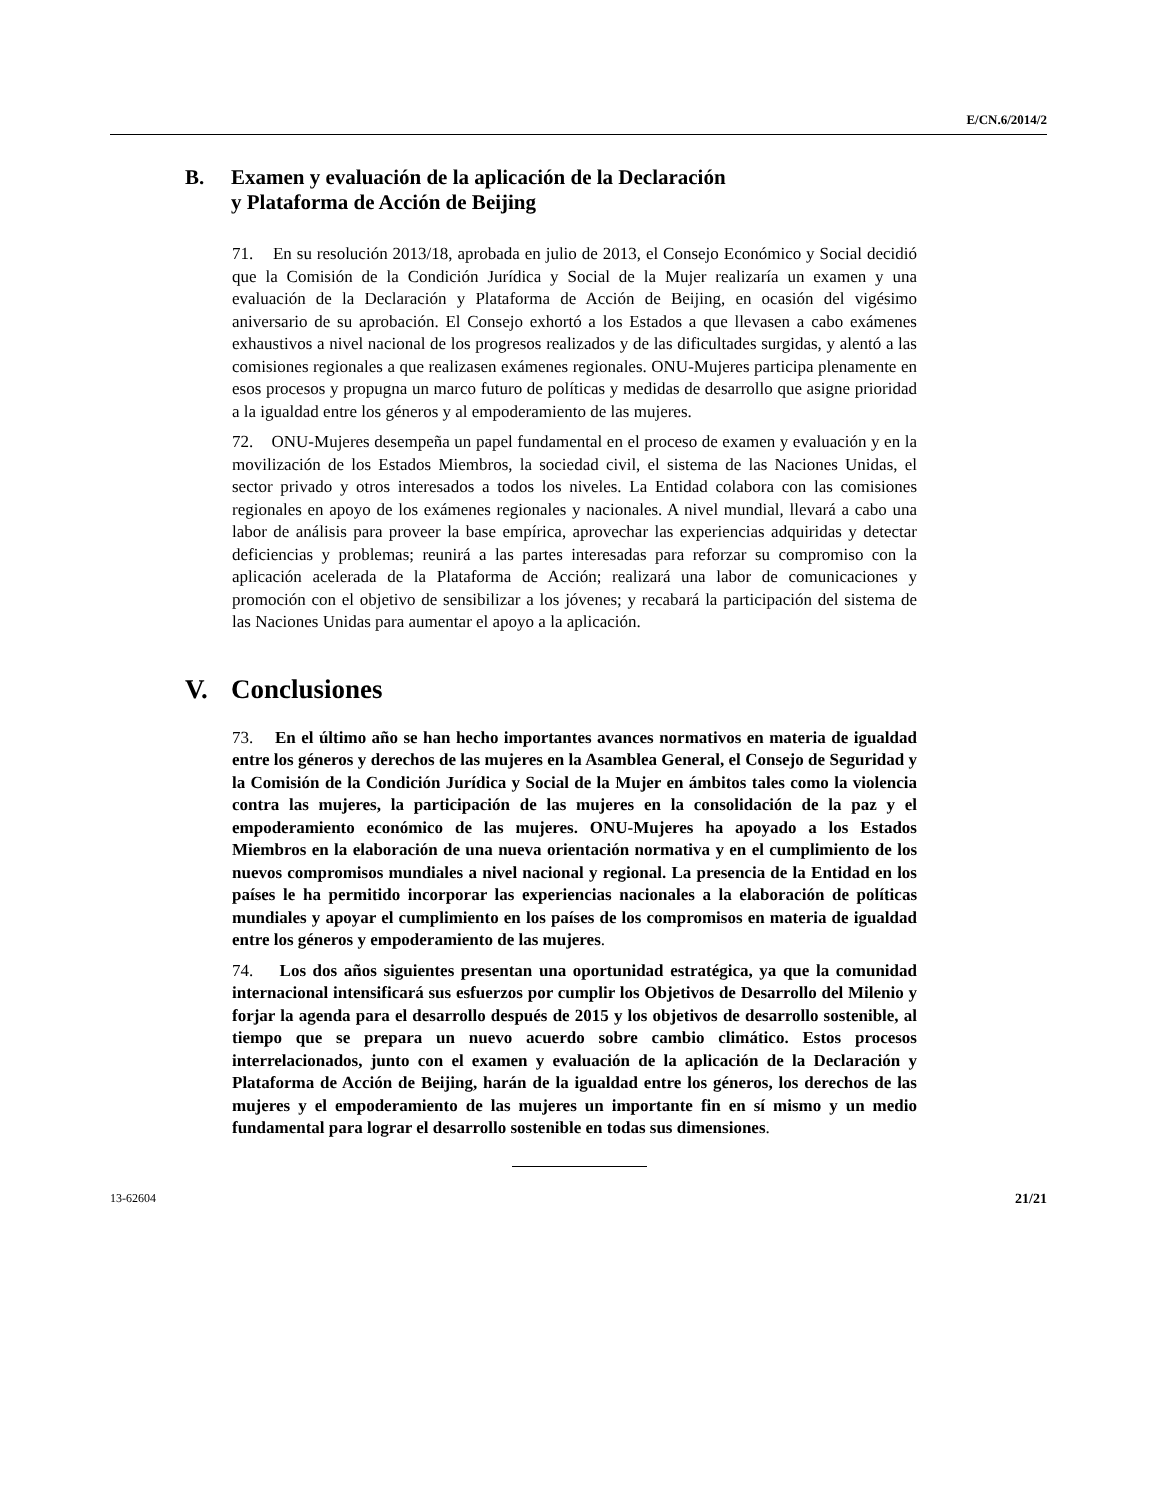E/CN.6/2014/2
B. Examen y evaluación de la aplicación de la Declaración
y Plataforma de Acción de Beijing
71. En su resolución 2013/18, aprobada en julio de 2013, el Consejo Económico y Social decidió que la Comisión de la Condición Jurídica y Social de la Mujer realizaría un examen y una evaluación de la Declaración y Plataforma de Acción de Beijing, en ocasión del vigésimo aniversario de su aprobación. El Consejo exhortó a los Estados a que llevasen a cabo exámenes exhaustivos a nivel nacional de los progresos realizados y de las dificultades surgidas, y alentó a las comisiones regionales a que realizasen exámenes regionales. ONU-Mujeres participa plenamente en esos procesos y propugna un marco futuro de políticas y medidas de desarrollo que asigne prioridad a la igualdad entre los géneros y al empoderamiento de las mujeres.
72. ONU-Mujeres desempeña un papel fundamental en el proceso de examen y evaluación y en la movilización de los Estados Miembros, la sociedad civil, el sistema de las Naciones Unidas, el sector privado y otros interesados a todos los niveles. La Entidad colabora con las comisiones regionales en apoyo de los exámenes regionales y nacionales. A nivel mundial, llevará a cabo una labor de análisis para proveer la base empírica, aprovechar las experiencias adquiridas y detectar deficiencias y problemas; reunirá a las partes interesadas para reforzar su compromiso con la aplicación acelerada de la Plataforma de Acción; realizará una labor de comunicaciones y promoción con el objetivo de sensibilizar a los jóvenes; y recabará la participación del sistema de las Naciones Unidas para aumentar el apoyo a la aplicación.
V. Conclusiones
73. En el último año se han hecho importantes avances normativos en materia de igualdad entre los géneros y derechos de las mujeres en la Asamblea General, el Consejo de Seguridad y la Comisión de la Condición Jurídica y Social de la Mujer en ámbitos tales como la violencia contra las mujeres, la participación de las mujeres en la consolidación de la paz y el empoderamiento económico de las mujeres. ONU-Mujeres ha apoyado a los Estados Miembros en la elaboración de una nueva orientación normativa y en el cumplimiento de los nuevos compromisos mundiales a nivel nacional y regional. La presencia de la Entidad en los países le ha permitido incorporar las experiencias nacionales a la elaboración de políticas mundiales y apoyar el cumplimiento en los países de los compromisos en materia de igualdad entre los géneros y empoderamiento de las mujeres.
74. Los dos años siguientes presentan una oportunidad estratégica, ya que la comunidad internacional intensificará sus esfuerzos por cumplir los Objetivos de Desarrollo del Milenio y forjar la agenda para el desarrollo después de 2015 y los objetivos de desarrollo sostenible, al tiempo que se prepara un nuevo acuerdo sobre cambio climático. Estos procesos interrelacionados, junto con el examen y evaluación de la aplicación de la Declaración y Plataforma de Acción de Beijing, harán de la igualdad entre los géneros, los derechos de las mujeres y el empoderamiento de las mujeres un importante fin en sí mismo y un medio fundamental para lograr el desarrollo sostenible en todas sus dimensiones.
13-62604 21/21